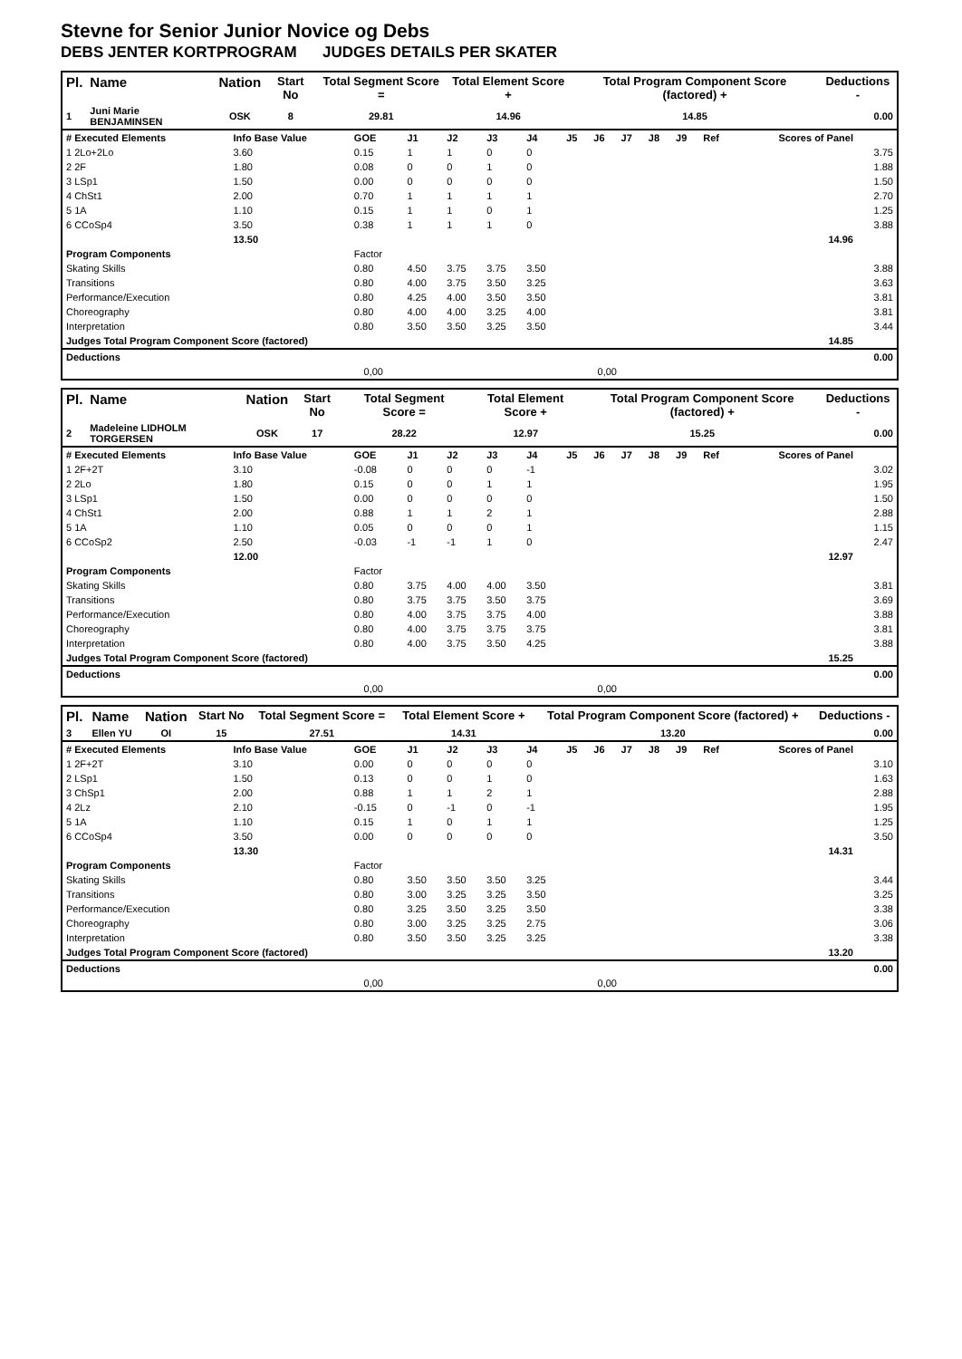Stevne for Senior Junior Novice og Debs
DEBS JENTER KORTPROGRAM JUDGES DETAILS PER SKATER
| Pl. | Name | Nation | Start No | Total Segment Score = | Total Element Score + | Total Program Component Score (factored) + | Deductions - |
| --- | --- | --- | --- | --- | --- | --- | --- |
| 1 | Juni Marie BENJAMINSEN | OSK | 8 | 29.81 | 14.96 | 14.85 | 0.00 |
| # Executed Elements | Info Base Value | GOE | J1 | J2 | J3 | J4 | J5 | J6 | J7 | J8 | J9 | Ref | Scores of Panel | |
| 1 2Lo+2Lo | 3.60 | 0.15 | 1 | 1 | 0 | 0 | | | | | | | | 3.75 |
| 2 2F | 1.80 | 0.08 | 0 | 0 | 1 | 0 | | | | | | | | 1.88 |
| 3 LSp1 | 1.50 | 0.00 | 0 | 0 | 0 | 0 | | | | | | | | 1.50 |
| 4 ChSt1 | 2.00 | 0.70 | 1 | 1 | 1 | 1 | | | | | | | | 2.70 |
| 5 1A | 1.10 | 0.15 | 1 | 1 | 0 | 1 | | | | | | | | 1.25 |
| 6 CCoSp4 | 3.50 | 0.38 | 1 | 1 | 1 | 0 | | | | | | | | 3.88 |
| | 13.50 | | | | | | | | | | | | 14.96 | |
| Program Components | | Factor | | | | | | | | | | | | |
| Skating Skills | | 0.80 | 4.50 | 3.75 | 3.75 | 3.50 | | | | | | | | 3.88 |
| Transitions | | 0.80 | 4.00 | 3.75 | 3.50 | 3.25 | | | | | | | | 3.63 |
| Performance/Execution | | 0.80 | 4.25 | 4.00 | 3.50 | 3.50 | | | | | | | | 3.81 |
| Choreography | | 0.80 | 4.00 | 4.00 | 3.25 | 4.00 | | | | | | | | 3.81 |
| Interpretation | | 0.80 | 3.50 | 3.50 | 3.25 | 3.50 | | | | | | | | 3.44 |
| Judges Total Program Component Score (factored) | | | | | | | | | | | | | 14.85 | |
| Deductions | 0.00 |
| 0,00 | 0,00 | |
| Pl. | Name | Nation | Start No | Total Segment Score = | Total Element Score + | Total Program Component Score (factored) + | Deductions - |
| --- | --- | --- | --- | --- | --- | --- | --- |
| 2 | Madeleine LIDHOLM TORGERSEN | OSK | 17 | 28.22 | 12.97 | 15.25 | 0.00 |
| # Executed Elements | Info Base Value | GOE | J1 | J2 | J3 | J4 | J5 | J6 | J7 | J8 | J9 | Ref | Scores of Panel | |
| 1 2F+2T | 3.10 | -0.08 | 0 | 0 | 0 | -1 | | | | | | | | 3.02 |
| 2 2Lo | 1.80 | 0.15 | 0 | 0 | 1 | 1 | | | | | | | | 1.95 |
| 3 LSp1 | 1.50 | 0.00 | 0 | 0 | 0 | 0 | | | | | | | | 1.50 |
| 4 ChSt1 | 2.00 | 0.88 | 1 | 1 | 2 | 1 | | | | | | | | 2.88 |
| 5 1A | 1.10 | 0.05 | 0 | 0 | 0 | 1 | | | | | | | | 1.15 |
| 6 CCoSp2 | 2.50 | -0.03 | -1 | -1 | 1 | 0 | | | | | | | | 2.47 |
| | 12.00 | | | | | | | | | | | | 12.97 | |
| Program Components | | Factor | | | | | | | | | | | | |
| Skating Skills | | 0.80 | 3.75 | 4.00 | 4.00 | 3.50 | | | | | | | | 3.81 |
| Transitions | | 0.80 | 3.75 | 3.75 | 3.50 | 3.75 | | | | | | | | 3.69 |
| Performance/Execution | | 0.80 | 4.00 | 3.75 | 3.75 | 4.00 | | | | | | | | 3.88 |
| Choreography | | 0.80 | 4.00 | 3.75 | 3.75 | 3.75 | | | | | | | | 3.81 |
| Interpretation | | 0.80 | 4.00 | 3.75 | 3.50 | 4.25 | | | | | | | | 3.88 |
| Judges Total Program Component Score (factored) | | | | | | | | | | | | | 15.25 | |
| Deductions | 0.00 |
| 0,00 | 0,00 | |
| Pl. | Name | Nation | Start No | Total Segment Score = | Total Element Score + | Total Program Component Score (factored) + | Deductions - |
| --- | --- | --- | --- | --- | --- | --- | --- |
| 3 | Ellen YU | OI | 15 | 27.51 | 14.31 | 13.20 | 0.00 |
| # Executed Elements | Info Base Value | GOE | J1 | J2 | J3 | J4 | J5 | J6 | J7 | J8 | J9 | Ref | Scores of Panel | |
| 1 2F+2T | 3.10 | 0.00 | 0 | 0 | 0 | 0 | | | | | | | | 3.10 |
| 2 LSp1 | 1.50 | 0.13 | 0 | 0 | 1 | 0 | | | | | | | | 1.63 |
| 3 ChSp1 | 2.00 | 0.88 | 1 | 1 | 2 | 1 | | | | | | | | 2.88 |
| 4 2Lz | 2.10 | -0.15 | 0 | -1 | 0 | -1 | | | | | | | | 1.95 |
| 5 1A | 1.10 | 0.15 | 1 | 0 | 1 | 1 | | | | | | | | 1.25 |
| 6 CCoSp4 | 3.50 | 0.00 | 0 | 0 | 0 | 0 | | | | | | | | 3.50 |
| | 13.30 | | | | | | | | | | | | 14.31 | |
| Program Components | | Factor | | | | | | | | | | | | |
| Skating Skills | | 0.80 | 3.50 | 3.50 | 3.50 | 3.25 | | | | | | | | 3.44 |
| Transitions | | 0.80 | 3.00 | 3.25 | 3.25 | 3.50 | | | | | | | | 3.25 |
| Performance/Execution | | 0.80 | 3.25 | 3.50 | 3.25 | 3.50 | | | | | | | | 3.38 |
| Choreography | | 0.80 | 3.00 | 3.25 | 3.25 | 2.75 | | | | | | | | 3.06 |
| Interpretation | | 0.80 | 3.50 | 3.50 | 3.25 | 3.25 | | | | | | | | 3.38 |
| Judges Total Program Component Score (factored) | | | | | | | | | | | | | 13.20 | |
| Deductions | 0.00 |
| 0,00 | 0,00 | |